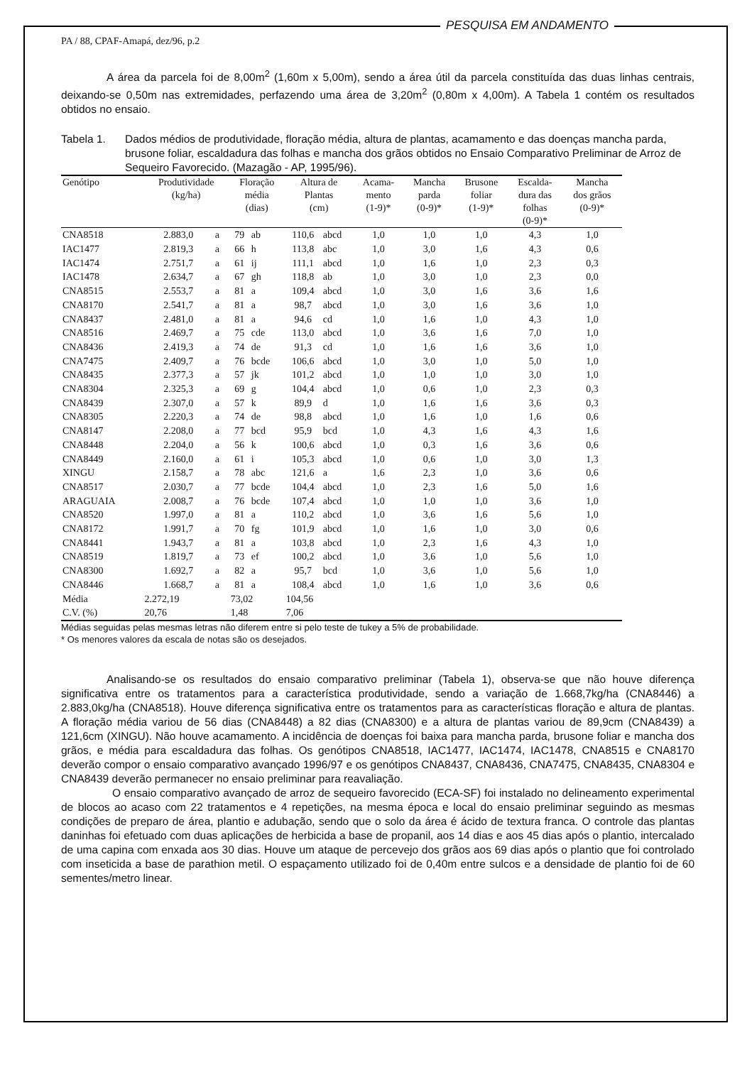PESQUISA EM ANDAMENTO
PA / 88, CPAF-Amapá, dez/96, p.2
A área da parcela foi de 8,00m<sup>2</sup> (1,60m x 5,00m), sendo a área útil da parcela constituída das duas linhas centrais, deixando-se 0,50m nas extremidades, perfazendo uma área de 3,20m<sup>2</sup> (0,80m x 4,00m). A Tabela 1 contém os resultados obtidos no ensaio.
Tabela 1. Dados médios de produtividade, floração média, altura de plantas, acamamento e das doenças mancha parda, brusone foliar, escaldadura das folhas e mancha dos grãos obtidos no Ensaio Comparativo Preliminar de Arroz de Sequeiro Favorecido. (Mazagão - AP, 1995/96).
| Genótipo | Produtividade (kg/ha) | | Floração média (dias) | | Altura de Plantas (cm) | | Acama- mento (1-9)* | Mancha parda (0-9)* | Brusone foliar (1-9)* | Escalda- dura das folhas (0-9)* | Mancha dos grãos (0-9)* |
| --- | --- | --- | --- | --- | --- | --- | --- | --- | --- | --- | --- |
| CNA8518 | 2.883,0 | a | 79 | ab | 110,6 | abcd | 1,0 | 1,0 | 1,0 | 4,3 | 1,0 |
| IAC1477 | 2.819,3 | a | 66 | h | 113,8 | abc | 1,0 | 3,0 | 1,6 | 4,3 | 0,6 |
| IAC1474 | 2.751,7 | a | 61 | ij | 111,1 | abcd | 1,0 | 1,6 | 1,0 | 2,3 | 0,3 |
| IAC1478 | 2.634,7 | a | 67 | gh | 118,8 | ab | 1,0 | 3,0 | 1,0 | 2,3 | 0,0 |
| CNA8515 | 2.553,7 | a | 81 | a | 109,4 | abcd | 1,0 | 3,0 | 1,6 | 3,6 | 1,6 |
| CNA8170 | 2.541,7 | a | 81 | a | 98,7 | abcd | 1,0 | 3,0 | 1,6 | 3,6 | 1,0 |
| CNA8437 | 2.481,0 | a | 81 | a | 94,6 | cd | 1,0 | 1,6 | 1,0 | 4,3 | 1,0 |
| CNA8516 | 2.469,7 | a | 75 | cde | 113,0 | abcd | 1,0 | 3,6 | 1,6 | 7,0 | 1,0 |
| CNA8436 | 2.419,3 | a | 74 | de | 91,3 | cd | 1,0 | 1,6 | 1,6 | 3,6 | 1,0 |
| CNA7475 | 2.409,7 | a | 76 | bcde | 106,6 | abcd | 1,0 | 3,0 | 1,0 | 5,0 | 1,0 |
| CNA8435 | 2.377,3 | a | 57 | jk | 101,2 | abcd | 1,0 | 1,0 | 1,0 | 3,0 | 1,0 |
| CNA8304 | 2.325,3 | a | 69 | g | 104,4 | abcd | 1,0 | 0,6 | 1,0 | 2,3 | 0,3 |
| CNA8439 | 2.307,0 | a | 57 | k | 89,9 | d | 1,0 | 1,6 | 1,6 | 3,6 | 0,3 |
| CNA8305 | 2.220,3 | a | 74 | de | 98,8 | abcd | 1,0 | 1,6 | 1,0 | 1,6 | 0,6 |
| CNA8147 | 2.208,0 | a | 77 | bcd | 95,9 | bcd | 1,0 | 4,3 | 1,6 | 4,3 | 1,6 |
| CNA8448 | 2.204,0 | a | 56 | k | 100,6 | abcd | 1,0 | 0,3 | 1,6 | 3,6 | 0,6 |
| CNA8449 | 2.160,0 | a | 61 | i | 105,3 | abcd | 1,0 | 0,6 | 1,0 | 3,0 | 1,3 |
| XINGU | 2.158,7 | a | 78 | abc | 121,6 | a | 1,6 | 2,3 | 1,0 | 3,6 | 0,6 |
| CNA8517 | 2.030,7 | a | 77 | bcde | 104,4 | abcd | 1,0 | 2,3 | 1,6 | 5,0 | 1,6 |
| ARAGUAIA | 2.008,7 | a | 76 | bcde | 107,4 | abcd | 1,0 | 1,0 | 1,0 | 3,6 | 1,0 |
| CNA8520 | 1.997,0 | a | 81 | a | 110,2 | abcd | 1,0 | 3,6 | 1,6 | 5,6 | 1,0 |
| CNA8172 | 1.991,7 | a | 70 | fg | 101,9 | abcd | 1,0 | 1,6 | 1,0 | 3,0 | 0,6 |
| CNA8441 | 1.943,7 | a | 81 | a | 103,8 | abcd | 1,0 | 2,3 | 1,6 | 4,3 | 1,0 |
| CNA8519 | 1.819,7 | a | 73 | ef | 100,2 | abcd | 1,0 | 3,6 | 1,0 | 5,6 | 1,0 |
| CNA8300 | 1.692,7 | a | 82 | a | 95,7 | bcd | 1,0 | 3,6 | 1,0 | 5,6 | 1,0 |
| CNA8446 | 1.668,7 | a | 81 | a | 108,4 | abcd | 1,0 | 1,6 | 1,0 | 3,6 | 0,6 |
| Média | 2.272,19 | | 73,02 | | 104,56 | | | | | | |
| C.V. (%) | 20,76 | | 1,48 | | 7,06 | | | | | | |
Médias seguidas pelas mesmas letras não diferem entre si pelo teste de tukey a 5% de probabilidade.
* Os menores valores da escala de notas são os desejados.
Analisando-se os resultados do ensaio comparativo preliminar (Tabela 1), observa-se que não houve diferença significativa entre os tratamentos para a característica produtividade, sendo a variação de 1.668,7kg/ha (CNA8446) a 2.883,0kg/ha (CNA8518). Houve diferença significativa entre os tratamentos para as características floração e altura de plantas. A floração média variou de 56 dias (CNA8448) a 82 dias (CNA8300) e a altura de plantas variou de 89,9cm (CNA8439) a 121,6cm (XINGU). Não houve acamamento. A incidência de doenças foi baixa para mancha parda, brusone foliar e mancha dos grãos, e média para escaldadura das folhas. Os genótipos CNA8518, IAC1477, IAC1474, IAC1478, CNA8515 e CNA8170 deverão compor o ensaio comparativo avançado 1996/97 e os genótipos CNA8437, CNA8436, CNA7475, CNA8435, CNA8304 e CNA8439 deverão permanecer no ensaio preliminar para reavaliação.
O ensaio comparativo avançado de arroz de sequeiro favorecido (ECA-SF) foi instalado no delineamento experimental de blocos ao acaso com 22 tratamentos e 4 repetições, na mesma época e local do ensaio preliminar seguindo as mesmas condições de preparo de área, plantio e adubação, sendo que o solo da área é ácido de textura franca. O controle das plantas daninhas foi efetuado com duas aplicações de herbicida a base de propanil, aos 14 dias e aos 45 dias após o plantio, intercalado de uma capina com enxada aos 30 dias. Houve um ataque de percevejo dos grãos aos 69 dias após o plantio que foi controlado com inseticida a base de parathion metil. O espaçamento utilizado foi de 0,40m entre sulcos e a densidade de plantio foi de 60 sementes/metro linear.